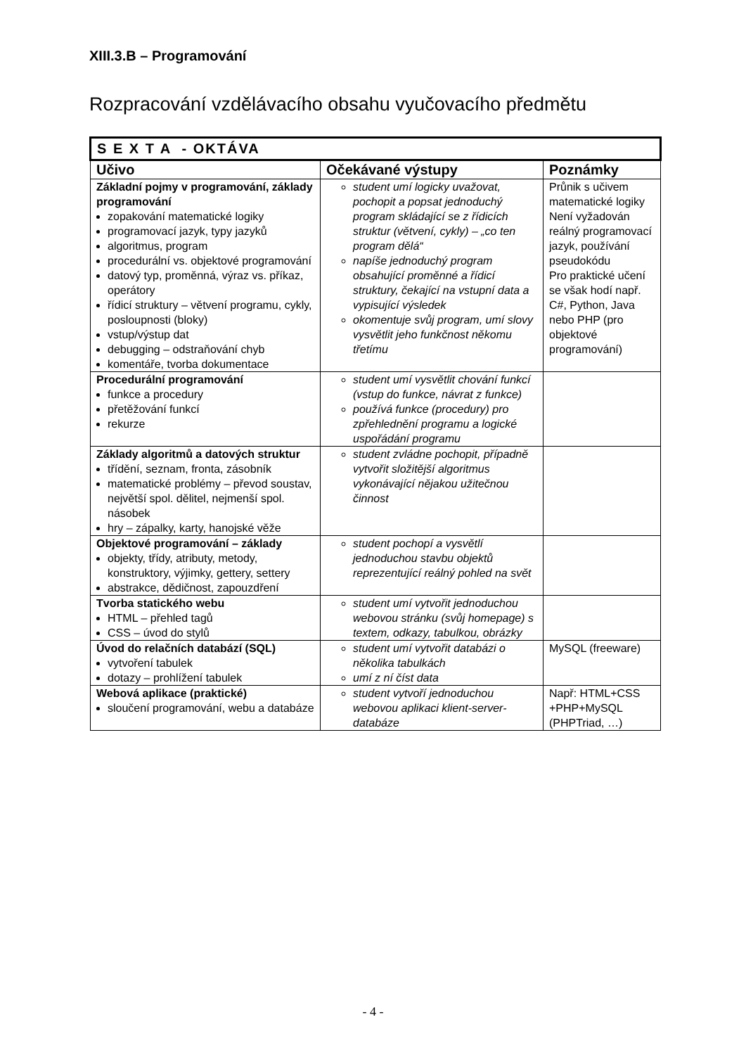XIII.3.B – Programování
Rozpracování vzdělávacího obsahu vyučovacího předmětu
| S E X T A - OKTÁVA | | |
| Učivo | Očekávané výstupy | Poznámky |
| Základní pojmy v programování, základy programování zopakování matematické logiky programovací jazyk, typy jazyků algoritmus, program procedurální vs. objektové programování datový typ, proměnná, výraz vs. příkaz, operátory řídicí struktury – větvení programu, cykly, posloupnosti (bloky) vstup/výstup dat debugging – odstraňování chyb komentáře, tvorba dokumentace | student umí logicky uvažovat, pochopit a popsat jednoduchý program skládající se z řídicích struktur (větvení, cykly) – „co ten program dělá“ napíše jednoduchý program obsahující proměnné a řídicí struktury, čekající na vstupní data a vypisující výsledek okomentuje svůj program, umí slovy vysvětlit jeho funkčnost někomu třetímu | Průnik s učivem matematické logiky Není vyžadován reálný programovací jazyk, používání pseudokódu Pro praktické učení se však hodí např. C#, Python, Java nebo PHP (pro objektové programování) |
| Procedurální programování funkce a procedury přetěžování funkcí rekurze | student umí vysvětlit chování funkcí (vstup do funkce, návrat z funkce) používá funkce (procedury) pro zpřehlednění programu a logické uspořádání programu | |
| Základy algoritmů a datových struktur třídění, seznam, fronta, zásobník matematické problémy – převod soustav, největší spol. dělitel, nejmenší spol. násobek hry – zápalky, karty, hanojské věže | student zvládne pochopit, případně vytvořit složitější algoritmus vykonávající nějakou užitečnou činnost | |
| Objektové programování – základy objekty, třídy, atributy, metody, konstruktory, výjimky, gettery, settery abstrakce, dědičnost, zapouzdření | student pochopí a vysvětlí jednoduchou stavbu objektů reprezentující reálný pohled na svět | |
| Tvorba statického webu HTML – přehled tagů CSS – úvod do stylů | student umí vytvořit jednoduchou webovou stránku (svůj homepage) s textem, odkazy, tabulkou, obrázky | |
| Úvod do relačních databází (SQL) vytvoření tabulek dotazy – prohlížení tabulek | student umí vytvořit databázi o několika tabulkách umí z ní číst data | MySQL (freeware) |
| Webová aplikace (praktické) sloučení programování, webu a databáze | student vytvoří jednoduchou webovou aplikaci klient-server-databáze | Např: HTML+CSS +PHP+MySQL (PHPTriad, …) |
- 4 -